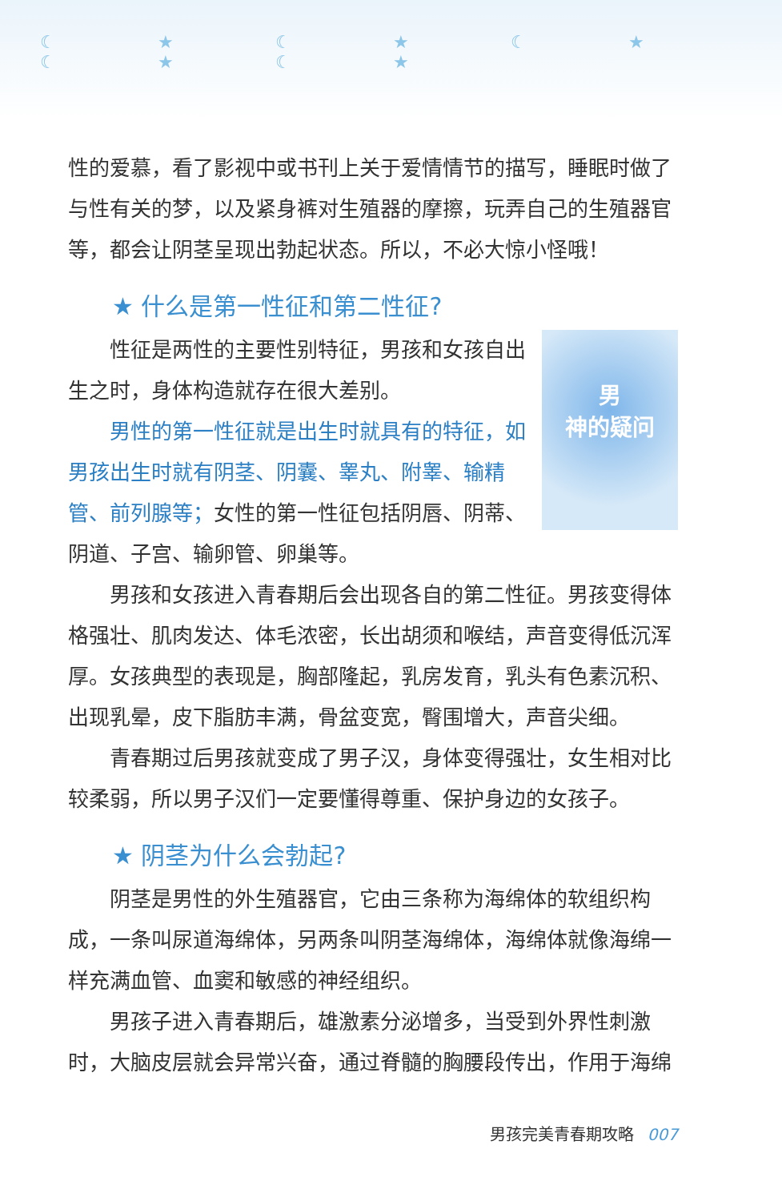☾ ★ ☾ ★ ☾ ★ ☾ ★ ☾ ★
性的爱慕，看了影视中或书刊上关于爱情情节的描写，睡眠时做了与性有关的梦，以及紧身裤对生殖器的摩擦，玩弄自己的生殖器官等，都会让阴茎呈现出勃起状态。所以，不必大惊小怪哦！
★ 什么是第一性征和第二性征?
男
神的疑问
性征是两性的主要性别特征，男孩和女孩自出生之时，身体构造就存在很大差别。
男性的第一性征就是出生时就具有的特征，如男孩出生时就有阴茎、阴囊、睾丸、附睾、输精管、前列腺等；女性的第一性征包括阴唇、阴蒂、阴道、子宫、输卵管、卵巢等。
男孩和女孩进入青春期后会出现各自的第二性征。男孩变得体格强壮、肌肉发达、体毛浓密，长出胡须和喉结，声音变得低沉浑厚。女孩典型的表现是，胸部隆起，乳房发育，乳头有色素沉积、出现乳晕，皮下脂肪丰满，骨盆变宽，臀围增大，声音尖细。
青春期过后男孩就变成了男子汉，身体变得强壮，女生相对比较柔弱，所以男子汉们一定要懂得尊重、保护身边的女孩子。
★ 阴茎为什么会勃起?
阴茎是男性的外生殖器官，它由三条称为海绵体的软组织构成，一条叫尿道海绵体，另两条叫阴茎海绵体，海绵体就像海绵一样充满血管、血窦和敏感的神经组织。
男孩子进入青春期后，雄激素分泌增多，当受到外界性刺激时，大脑皮层就会异常兴奋，通过脊髓的胸腰段传出，作用于海绵
男孩完美青春期攻略 007